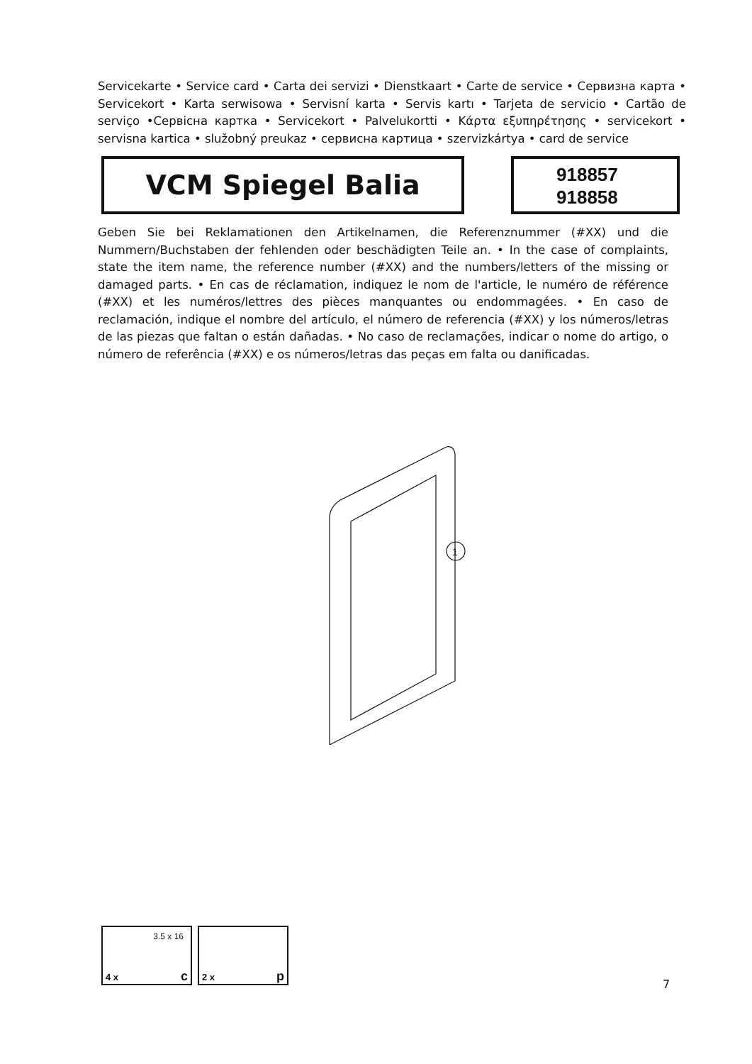Servicekarte • Service card • Carta dei servizi • Dienstkaart • Carte de service • Сервизна карта • Servicekort • Karta serwisowa • Servisní karta • Servis kartı • Tarjeta de servicio • Cartão de serviço •Сервісна картка • Servicekort • Palvelukortti • Κάρτα εξυπηρέτησης • servicekort • servisna kartica • služobný preukaz • сервисна картица • szervizkártya • card de service
VCM Spiegel Balia
918857
918858
Geben Sie bei Reklamationen den Artikelnamen, die Referenznummer (#XX) und die Nummern/Buchstaben der fehlenden oder beschädigten Teile an. • In the case of complaints, state the item name, the reference number (#XX) and the numbers/letters of the missing or damaged parts. • En cas de réclamation, indiquez le nom de l'article, le numéro de référence (#XX) et les numéros/lettres des pièces manquantes ou endommagées. • En caso de reclamación, indique el nombre del artículo, el número de referencia (#XX) y los números/letras de las piezas que faltan o están dañadas. • No caso de reclamações, indicar o nome do artigo, o número de referência (#XX) e os números/letras das peças em falta ou danificadas.
1
3.5 x 16
4 x c
2 x p
7